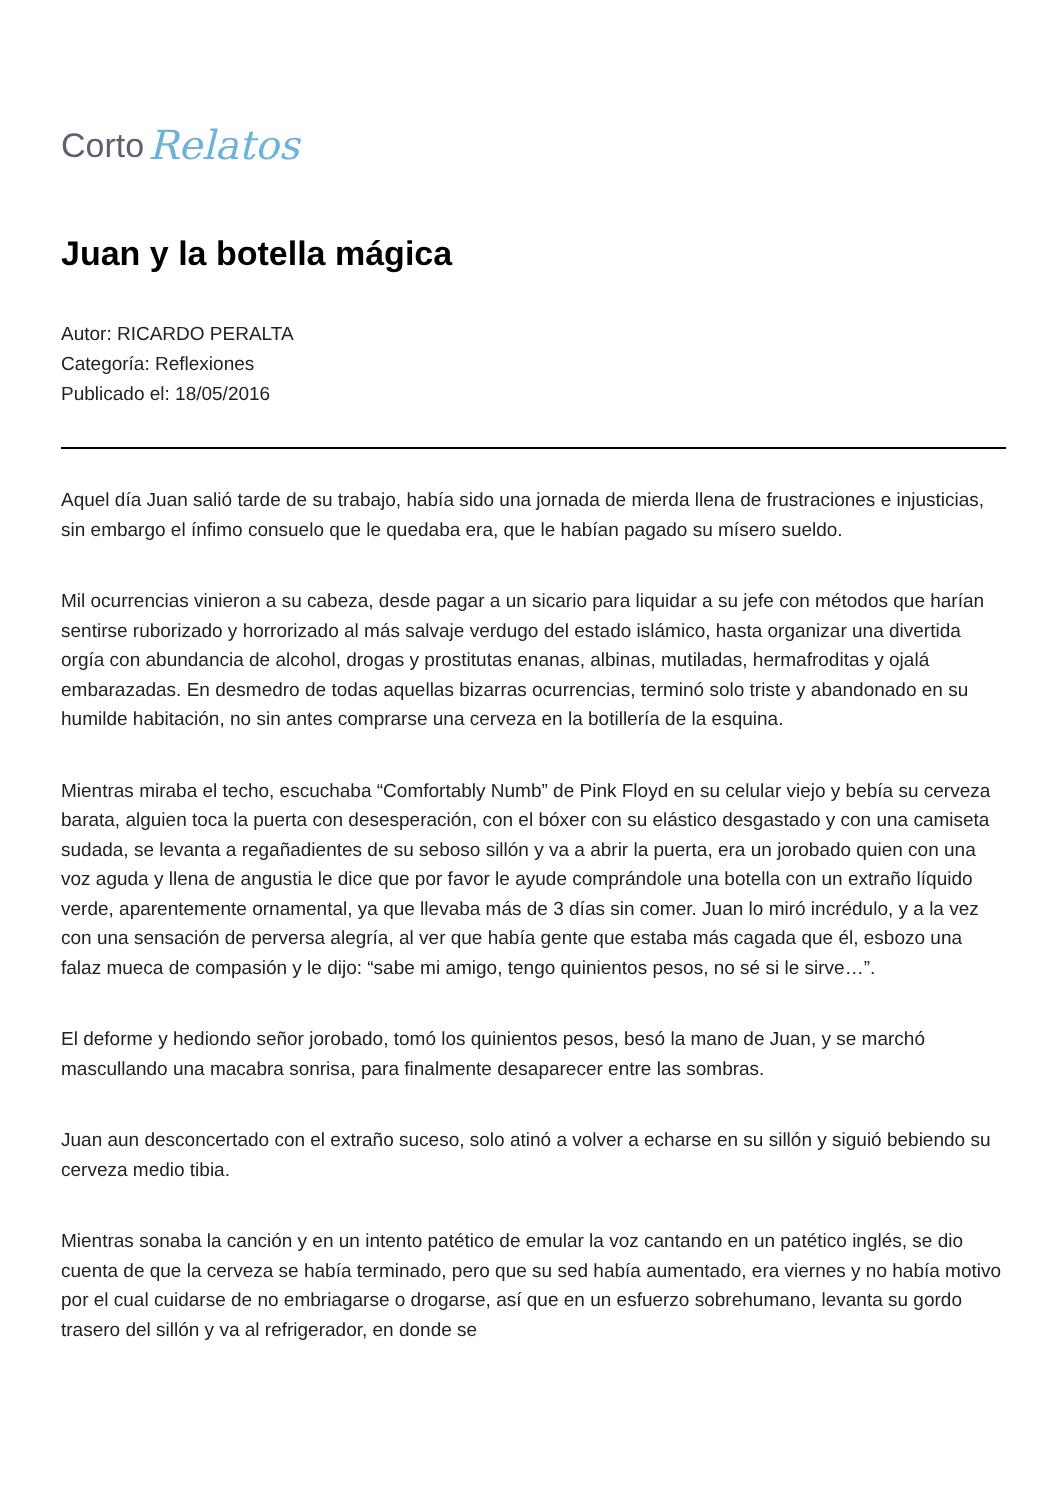Corto Relatos
Juan y la botella mágica
Autor: RICARDO PERALTA
Categoría: Reflexiones
Publicado el: 18/05/2016
Aquel día Juan salió tarde de su trabajo, había sido una jornada de mierda llena de frustraciones e injusticias, sin embargo el ínfimo consuelo que le quedaba era, que le habían pagado su mísero sueldo.
Mil ocurrencias vinieron a su cabeza, desde pagar a un sicario para liquidar a su jefe con métodos que harían sentirse ruborizado y horrorizado al más salvaje verdugo del estado islámico, hasta organizar una divertida orgía con abundancia de alcohol, drogas y prostitutas enanas, albinas, mutiladas, hermafroditas y ojalá embarazadas. En desmedro de todas aquellas bizarras ocurrencias, terminó solo triste y abandonado en su humilde habitación, no sin antes comprarse una cerveza en la botillería de la esquina.
Mientras miraba el techo, escuchaba “Comfortably Numb” de Pink Floyd en su celular viejo y bebía su cerveza barata, alguien toca la puerta con desesperación, con el bóxer con su elástico desgastado y con una camiseta sudada, se levanta a regañadientes de su seboso sillón y va a abrir la puerta, era un jorobado quien con una voz aguda y llena de angustia le dice que por favor le ayude comprándole una botella con un extraño líquido verde, aparentemente ornamental, ya que llevaba más de 3 días sin comer. Juan lo miró incrédulo, y a la vez con una sensación de perversa alegría, al ver que había gente que estaba más cagada que él, esbozo una falaz mueca de compasión y le dijo: “sabe mi amigo, tengo quinientos pesos, no sé si le sirve…”.
El deforme y hediondo señor jorobado, tomó los quinientos pesos, besó la mano de Juan, y se marchó mascullando una macabra sonrisa, para finalmente desaparecer entre las sombras.
Juan aun desconcertado con el extraño suceso, solo atinó a volver a echarse en su sillón y siguió bebiendo su cerveza medio tibia.
Mientras sonaba la canción y en un intento patético de emular la voz cantando en un patético inglés, se dio cuenta de que la cerveza se había terminado, pero que su sed había aumentado, era viernes y no había motivo por el cual cuidarse de no embriagarse o drogarse, así que en un esfuerzo sobrehumano, levanta su gordo trasero del sillón y va al refrigerador, en donde se